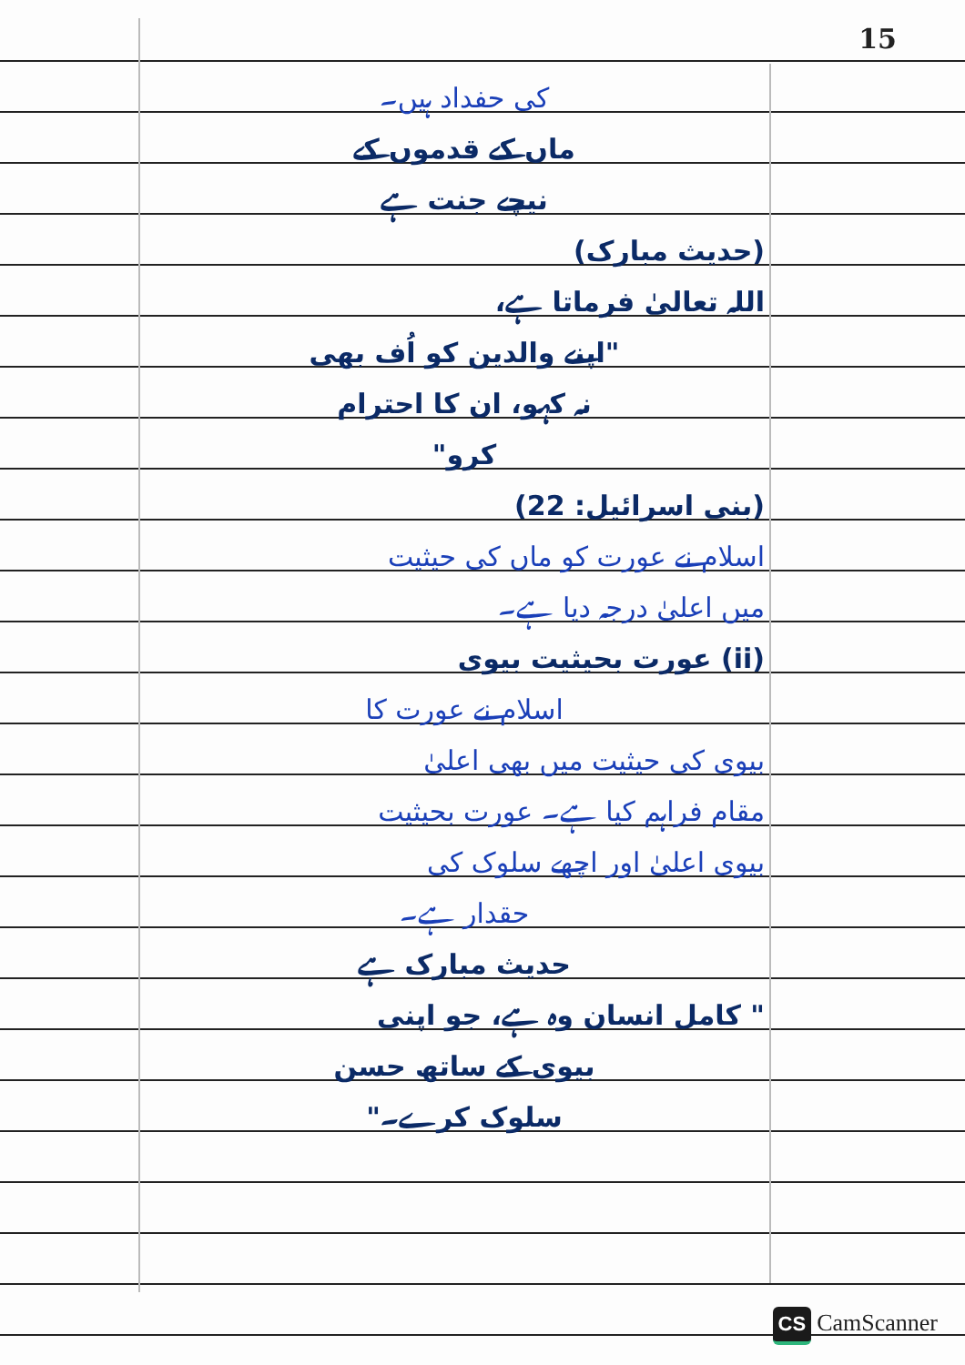15
کی حفداد ہیں۔
ماں کے قدموں کے
نیچے جنت ہے
(حدیث مبارک)
اللہ تعالیٰ فرماتا ہے،
"اپنے والدین کو اُف بھی
نہ کہو، ان کا احترام
کرو"
(بنی اسرائیل: 22)
اسلام نے عورت کو ماں کی حیثیت
میں اعلیٰ درجہ دیا ہے۔
(ii) عورت بحیثیت بیوی
اسلام نے عورت کا
بیوی کی حیثیت میں بھی اعلیٰ
مقام فراہم کیا ہے۔ عورت بحیثیت
بیوی اعلیٰ اور اچھے سلوک کی
حقدار ہے۔
حدیث مبارک ہے
" کامل انسان وہ ہے، جو اپنی
بیوی کے ساتھ حسن
سلوک کرے۔"
CS CamScanner